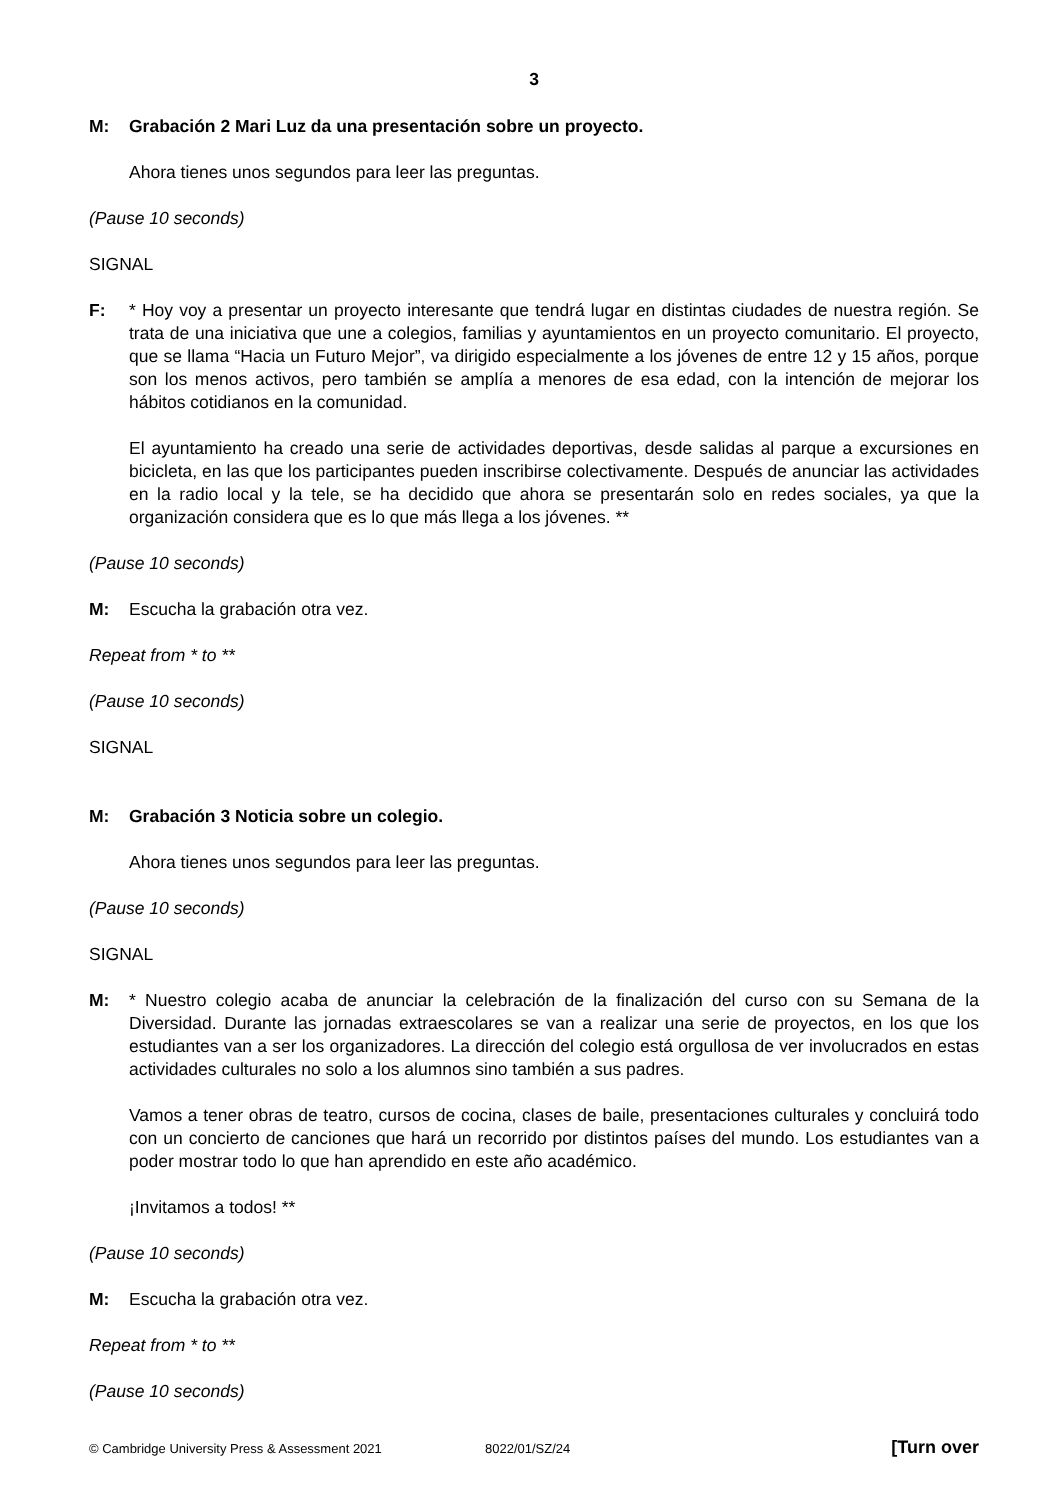3
M: Grabación 2 Mari Luz da una presentación sobre un proyecto.
Ahora tienes unos segundos para leer las preguntas.
(Pause 10 seconds)
SIGNAL
F: * Hoy voy a presentar un proyecto interesante que tendrá lugar en distintas ciudades de nuestra región. Se trata de una iniciativa que une a colegios, familias y ayuntamientos en un proyecto comunitario. El proyecto, que se llama “Hacia un Futuro Mejor”, va dirigido especialmente a los jóvenes de entre 12 y 15 años, porque son los menos activos, pero también se amplía a menores de esa edad, con la intención de mejorar los hábitos cotidianos en la comunidad.
El ayuntamiento ha creado una serie de actividades deportivas, desde salidas al parque a excursiones en bicicleta, en las que los participantes pueden inscribirse colectivamente. Después de anunciar las actividades en la radio local y la tele, se ha decidido que ahora se presentarán solo en redes sociales, ya que la organización considera que es lo que más llega a los jóvenes. **
(Pause 10 seconds)
M: Escucha la grabación otra vez.
Repeat from * to **
(Pause 10 seconds)
SIGNAL
M: Grabación 3 Noticia sobre un colegio.
Ahora tienes unos segundos para leer las preguntas.
(Pause 10 seconds)
SIGNAL
M: * Nuestro colegio acaba de anunciar la celebración de la finalización del curso con su Semana de la Diversidad. Durante las jornadas extraescolares se van a realizar una serie de proyectos, en los que los estudiantes van a ser los organizadores. La dirección del colegio está orgullosa de ver involucrados en estas actividades culturales no solo a los alumnos sino también a sus padres.
Vamos a tener obras de teatro, cursos de cocina, clases de baile, presentaciones culturales y concluirá todo con un concierto de canciones que hará un recorrido por distintos países del mundo. Los estudiantes van a poder mostrar todo lo que han aprendido en este año académico.
¡Invitamos a todos! **
(Pause 10 seconds)
M: Escucha la grabación otra vez.
Repeat from * to **
(Pause 10 seconds)
© Cambridge University Press & Assessment 2021 8022/01/SZ/24 [Turn over